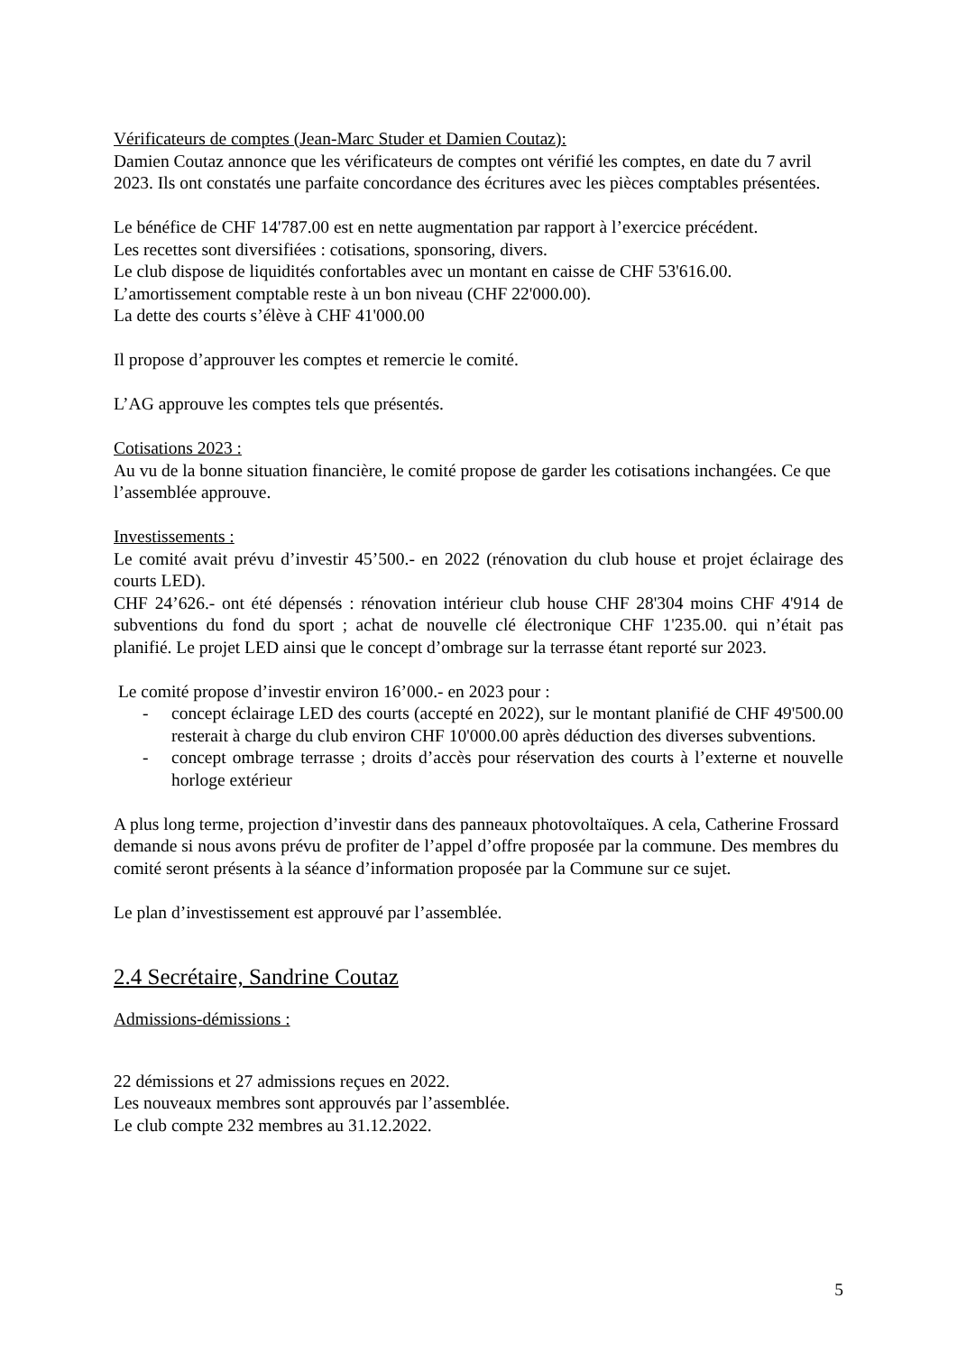Vérificateurs de comptes (Jean-Marc Studer et Damien Coutaz):
Damien Coutaz annonce que les vérificateurs de comptes ont vérifié les comptes, en date du 7 avril 2023. Ils ont constatés une parfaite concordance des écritures avec les pièces comptables présentées.
Le bénéfice de CHF 14'787.00 est en nette augmentation par rapport à l’exercice précédent.
Les recettes sont diversifiées : cotisations, sponsoring, divers.
Le club dispose de liquidités confortables avec un montant en caisse de CHF 53'616.00.
L’amortissement comptable reste à un bon niveau (CHF 22'000.00).
La dette des courts s’élève à CHF 41'000.00
Il propose d’approuver les comptes et remercie le comité.
L’AG approuve les comptes tels que présentés.
Cotisations 2023 :
Au vu de la bonne situation financière, le comité propose de garder les cotisations inchangées. Ce que l’assemblée approuve.
Investissements :
Le comité avait prévu d’investir 45’500.- en 2022 (rénovation du club house et projet éclairage des courts LED).
CHF 24’626.- ont été dépensés : rénovation intérieur club house CHF 28'304 moins CHF 4'914 de subventions du fond du sport ; achat de nouvelle clé électronique CHF 1'235.00. qui n’était pas planifié. Le projet LED ainsi que le concept d’ombrage sur la terrasse étant reporté sur 2023.
Le comité propose d’investir environ 16’000.- en 2023 pour :
- concept éclairage LED des courts (accepté en 2022), sur le montant planifié de CHF 49'500.00 resterait à charge du club environ CHF 10'000.00 après déduction des diverses subventions.
- concept ombrage terrasse ; droits d’accès pour réservation des courts à l’externe et nouvelle horloge extérieur
A plus long terme, projection d’investir dans des panneaux photovoltaïques. A cela, Catherine Frossard demande si nous avons prévu de profiter de l’appel d’offre proposée par la commune. Des membres du comité seront présents à la séance d’information proposée par la Commune sur ce sujet.
Le plan d’investissement est approuvé par l’assemblée.
2.4 Secrétaire, Sandrine Coutaz
Admissions-démissions :
22 démissions et 27 admissions reçues en 2022.
Les nouveaux membres sont approuvés par l’assemblée.
Le club compte 232 membres au 31.12.2022.
5